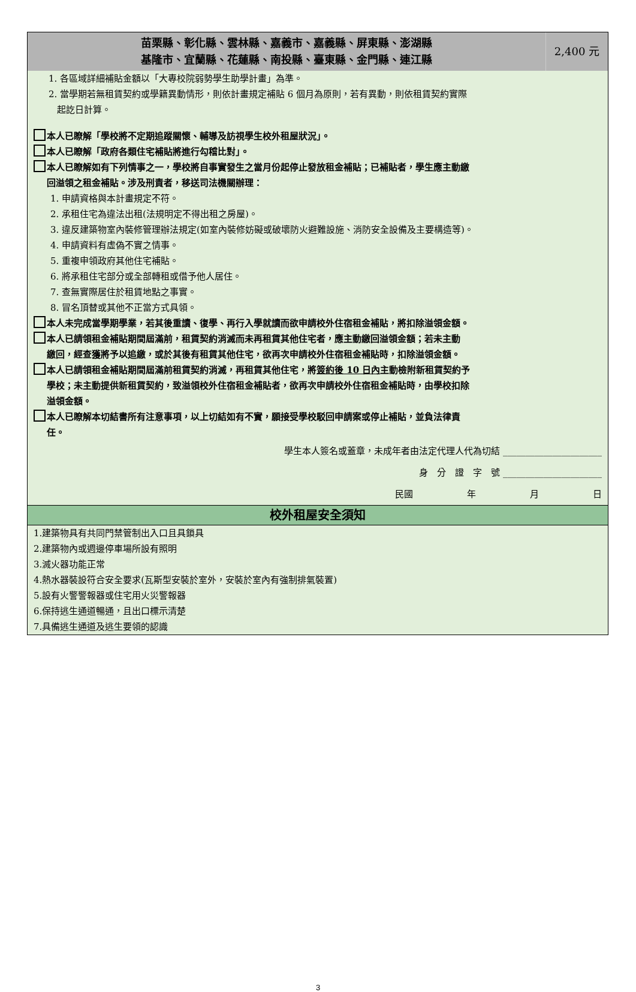| 苗栗縣、彰化縣、雲林縣、嘉義市、嘉義縣、屏東縣、澎湖縣 基隆市、宜蘭縣、花蓮縣、南投縣、臺東縣、金門縣、連江縣 | 2,400 元 |
1. 各區域詳細補貼金額以「大專校院弱勢學生助學計畫」為準。
2. 當學期若無租賃契約或學籍異動情形，則依計畫規定補貼 6 個月為原則，若有異動，則依租賃契約實際
起訖日計算。
本人已瞭解「學校將不定期追蹤關懷、輔導及訪視學生校外租屋狀況」。
本人已瞭解「政府各類住宅補貼將進行勾稽比對」。
本人已瞭解如有下列情事之一，學校將自事實發生之當月份起停止發放租金補貼；已補貼者，學生應主動繳
回溢領之租金補貼。涉及刑責者，移送司法機關辦理：
1. 申請資格與本計畫規定不符。
2. 承租住宅為違法出租(法規明定不得出租之房屋)。
3. 違反建築物室內裝修管理辦法規定(如室內裝修妨礙或破壞防火避難設施、消防安全設備及主要構造等)。
4. 申請資料有虛偽不實之情事。
5. 重複申領政府其他住宅補貼。
6. 將承租住宅部分或全部轉租或借予他人居住。
7. 查無實際居住於租賃地點之事實。
8. 冒名頂替或其他不正當方式具領。
本人未完成當學期學業，若其後重讀、復學、再行入學就讀而欲申請校外住宿租金補貼，將扣除溢領金額。
本人已請領租金補貼期間屆滿前，租賃契約消滅而未再租賃其他住宅者，應主動繳回溢領金額；若未主動
繳回，經查獲將予以追繳，或於其後有租賃其他住宅，欲再次申請校外住宿租金補貼時，扣除溢領金額。
本人已請領租金補貼期間屆滿前租賃契約消滅，再租賃其他住宅，將簽約後 10 日內主動檢附新租賃契約予
學校；未主動提供新租賃契約，致溢領校外住宿租金補貼者，欲再次申請校外住宿租金補貼時，由學校扣除
溢領金額。
本人已瞭解本切結書所有注意事項，以上切結如有不實，願接受學校駁回申請案或停止補貼，並負法律責
任。
學生本人簽名或蓋章，未成年者由法定代理人代為切結 ______________________
身　分　證　字　號 ______________________
民國　　　　　　年　　　　　　月　　　　　　日
校外租屋安全須知
1.建築物具有共同門禁管制出入口且具鎖具
2.建築物內或週邊停車場所設有照明
3.滅火器功能正常
4.熱水器裝設符合安全要求(瓦斯型安裝於室外，安裝於室內有強制排氣裝置)
5.設有火警警報器或住宅用火災警報器
6.保持逃生通道暢通，且出口標示清楚
7.具備逃生通道及逃生要領的認識
3